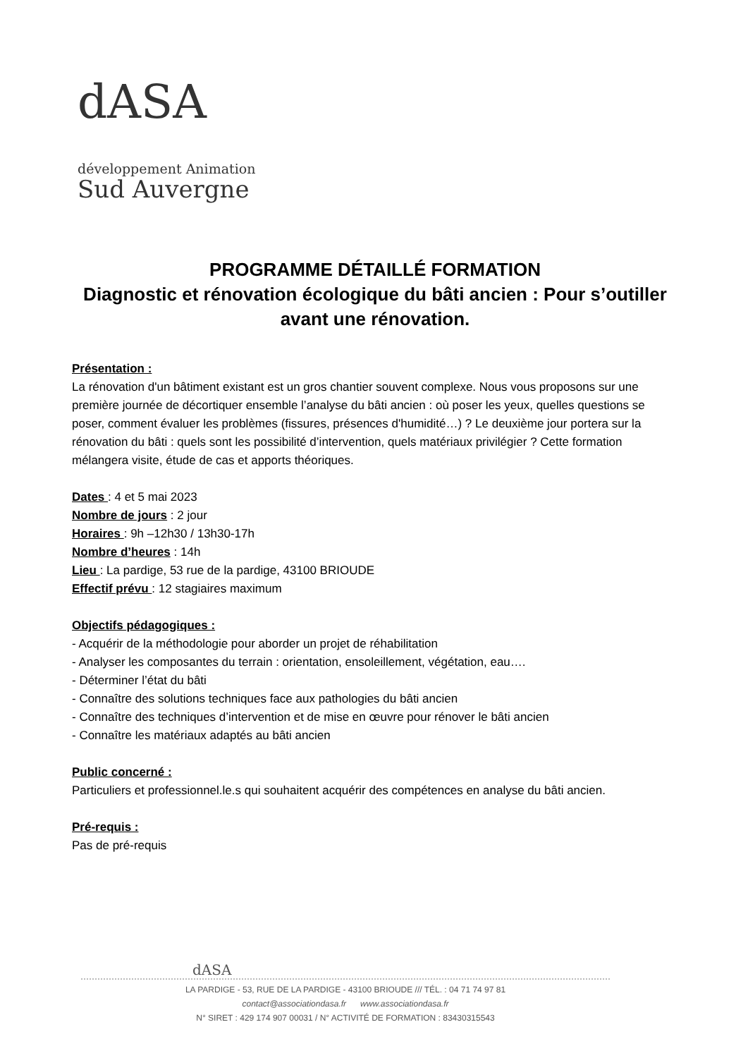dASA
développement Animation
Sud Auvergne
PROGRAMME DÉTAILLÉ FORMATION
Diagnostic et rénovation écologique du bâti ancien : Pour s’outiller avant une rénovation.
Présentation :
La rénovation d'un bâtiment existant est un gros chantier souvent complexe. Nous vous proposons sur une première journée de décortiquer ensemble l’analyse du bâti ancien : où poser les yeux, quelles questions se poser, comment évaluer les problèmes (fissures, présences d'humidité…) ? Le deuxième jour portera sur la rénovation du bâti : quels sont les possibilité d’intervention, quels matériaux privilégier ? Cette formation mélangera visite, étude de cas et apports théoriques.
Dates : 4 et 5 mai 2023
Nombre de jours : 2 jour
Horaires : 9h –12h30 / 13h30-17h
Nombre d’heures : 14h
Lieu : La pardige, 53 rue de la pardige, 43100 BRIOUDE
Effectif prévu : 12 stagiaires maximum
Objectifs pédagogiques :
- Acquérir de la méthodologie pour aborder un projet de réhabilitation
- Analyser les composantes du terrain : orientation, ensoleillement, végétation, eau….
- Déterminer l’état du bâti
- Connaître des solutions techniques face aux pathologies du bâti ancien
- Connaître des techniques d’intervention et de mise en œuvre pour rénover le bâti ancien
- Connaître les matériaux adaptés au bâti ancien
Public concerné :
Particuliers et professionnel.le.s qui souhaitent acquérir des compétences en analyse du bâti ancien.
Pré-requis :
Pas de pré-requis
dASA
LA PARDIGE - 53, RUE DE LA PARDIGE - 43100 BRIOUDE /// TÉL. : 04 71 74 97 81
contact@associationdasa.fr www.associationdasa.fr
N° SIRET : 429 174 907 00031 / N° ACTIVITÉ DE FORMATION : 83430315543